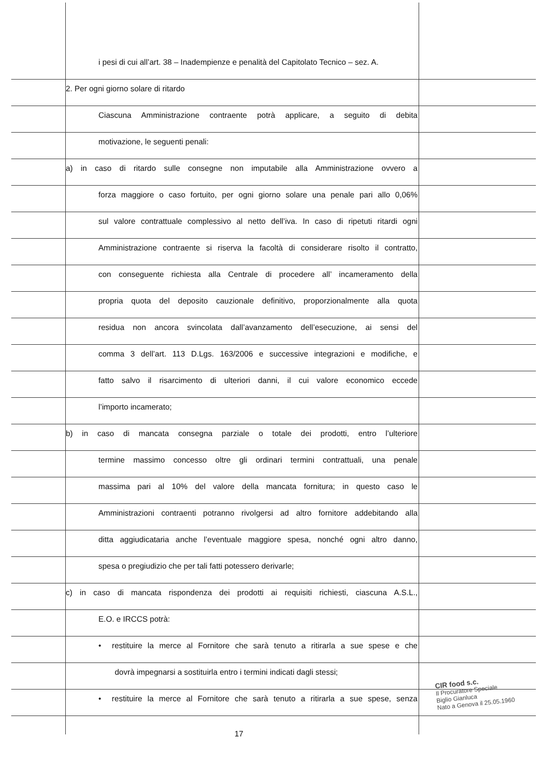i pesi di cui all’art. 38 – Inadempienze e penalità del Capitolato Tecnico – sez. A.
2. Per ogni giorno solare di ritardo
Ciascuna Amministrazione contraente potrà applicare, a seguito di debita
motivazione, le seguenti penali:
a) in caso di ritardo sulle consegne non imputabile alla Amministrazione ovvero a
forza maggiore o caso fortuito, per ogni giorno solare una penale pari allo 0,06%
sul valore contrattuale complessivo al netto dell’iva. In caso di ripetuti ritardi ogni
Amministrazione contraente si riserva la facoltà di considerare risolto il contratto,
con conseguente richiesta alla Centrale di procedere all’ incameramento della
propria quota del deposito cauzionale definitivo, proporzionalmente alla quota
residua non ancora svincolata dall’avanzamento dell’esecuzione, ai sensi del
comma 3 dell’art. 113 D.Lgs. 163/2006 e successive integrazioni e modifiche, e
fatto salvo il risarcimento di ulteriori danni, il cui valore economico eccede
l’importo incamerato;
b) in caso di mancata consegna parziale o totale dei prodotti, entro l’ulteriore
termine massimo concesso oltre gli ordinari termini contrattuali, una penale
massima pari al 10% del valore della mancata fornitura; in questo caso le
Amministrazioni contraenti potranno rivolgersi ad altro fornitore addebitando alla
ditta aggiudicataria anche l’eventuale maggiore spesa, nonché ogni altro danno,
spesa o pregiudizio che per tali fatti potessero derivarle;
c) in caso di mancata rispondenza dei prodotti ai requisiti richiesti, ciascuna A.S.L.,
E.O. e IRCCS potrà:
• restituire la merce al Fornitore che sarà tenuto a ritirarla a sue spese e che
dovrà impegnarsi a sostituirla entro i termini indicati dagli stessi;
• restituire la merce al Fornitore che sarà tenuto a ritirarla a sue spese, senza
17
CIR food s.c.
Il Procuratore Speciale
Biglio Gianluca
Nato a Genova il 25.05.1960